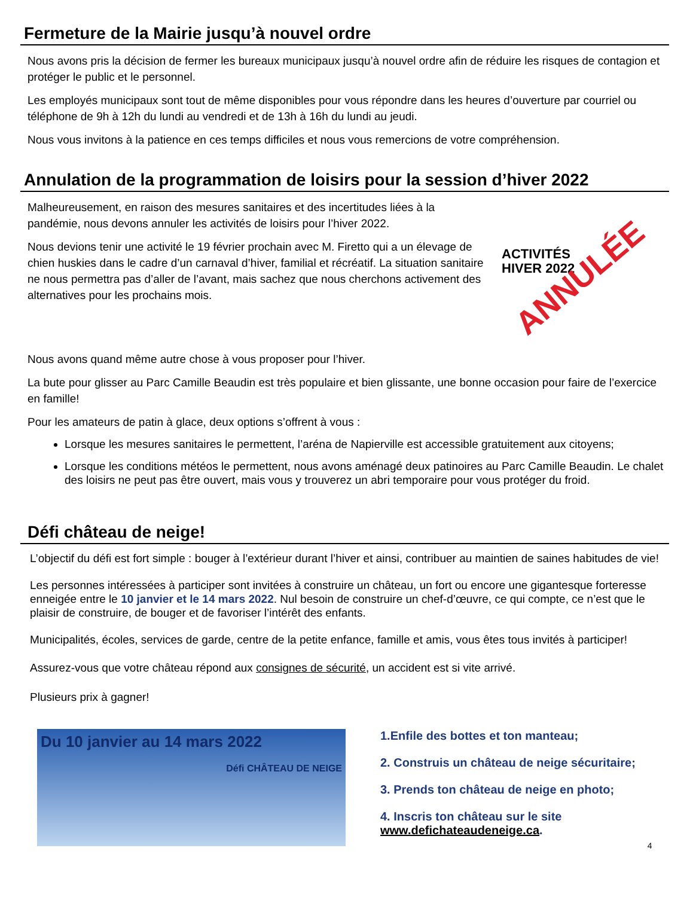Fermeture de la Mairie jusqu’à nouvel ordre
Nous avons pris la décision de fermer les bureaux municipaux jusqu’à nouvel ordre afin de réduire les risques de contagion et protéger le public et le personnel.
Les employés municipaux sont tout de même disponibles pour vous répondre dans les heures d’ouverture par courriel ou téléphone de 9h à 12h du lundi au vendredi et de 13h à 16h du lundi au jeudi.
Nous vous invitons à la patience en ces temps difficiles et nous vous remercions de votre compréhension.
Annulation de la programmation de loisirs pour la session d’hiver 2022
Malheureusement, en raison des mesures sanitaires et des incertitudes liées à la pandémie, nous devons annuler les activités de loisirs pour l’hiver 2022.
Nous devions tenir une activité le 19 février prochain avec M. Firetto qui a un élevage de chien huskies dans le cadre d’un carnaval d’hiver, familial et récréatif. La situation sanitaire ne nous permettra pas d’aller de l’avant, mais sachez que nous cherchons activement des alternatives pour les prochains mois.
Nous avons quand même autre chose à vous proposer pour l’hiver.
ACTIVITÉS
HIVER 2022
ANNULÉE
La bute pour glisser au Parc Camille Beaudin est très populaire et bien glissante, une bonne occasion pour faire de l’exercice en famille!
Pour les amateurs de patin à glace, deux options s’offrent à vous :
Lorsque les mesures sanitaires le permettent, l’aréna de Napierville est accessible gratuitement aux citoyens;
Lorsque les conditions météos le permettent, nous avons aménagé deux patinoires au Parc Camille Beaudin. Le chalet des loisirs ne peut pas être ouvert, mais vous y trouverez un abri temporaire pour vous protéger du froid.
Défi château de neige!
L’objectif du défi est fort simple : bouger à l’extérieur durant l’hiver et ainsi, contribuer au maintien de saines habitudes de vie!
Les personnes intéressées à participer sont invitées à construire un château, un fort ou encore une gigantesque forteresse enneigée entre le 10 janvier et le 14 mars 2022. Nul besoin de construire un chef-d’œuvre, ce qui compte, ce n’est que le plaisir de construire, de bouger et de favoriser l’intérêt des enfants.
Municipalités, écoles, services de garde, centre de la petite enfance, famille et amis, vous êtes tous invités à participer!
Assurez-vous que votre château répond aux consignes de sécurité, un accident est si vite arrivé.
Plusieurs prix à gagner!
Du 10 janvier au 14 mars 2022
Défi CHÂTEAU DE NEIGE
1.Enfile des bottes et ton manteau;
2. Construis un château de neige sécuritaire;
3. Prends ton château de neige en photo;
4. Inscris ton château sur le site
www.defichateaudeneige.ca.
4